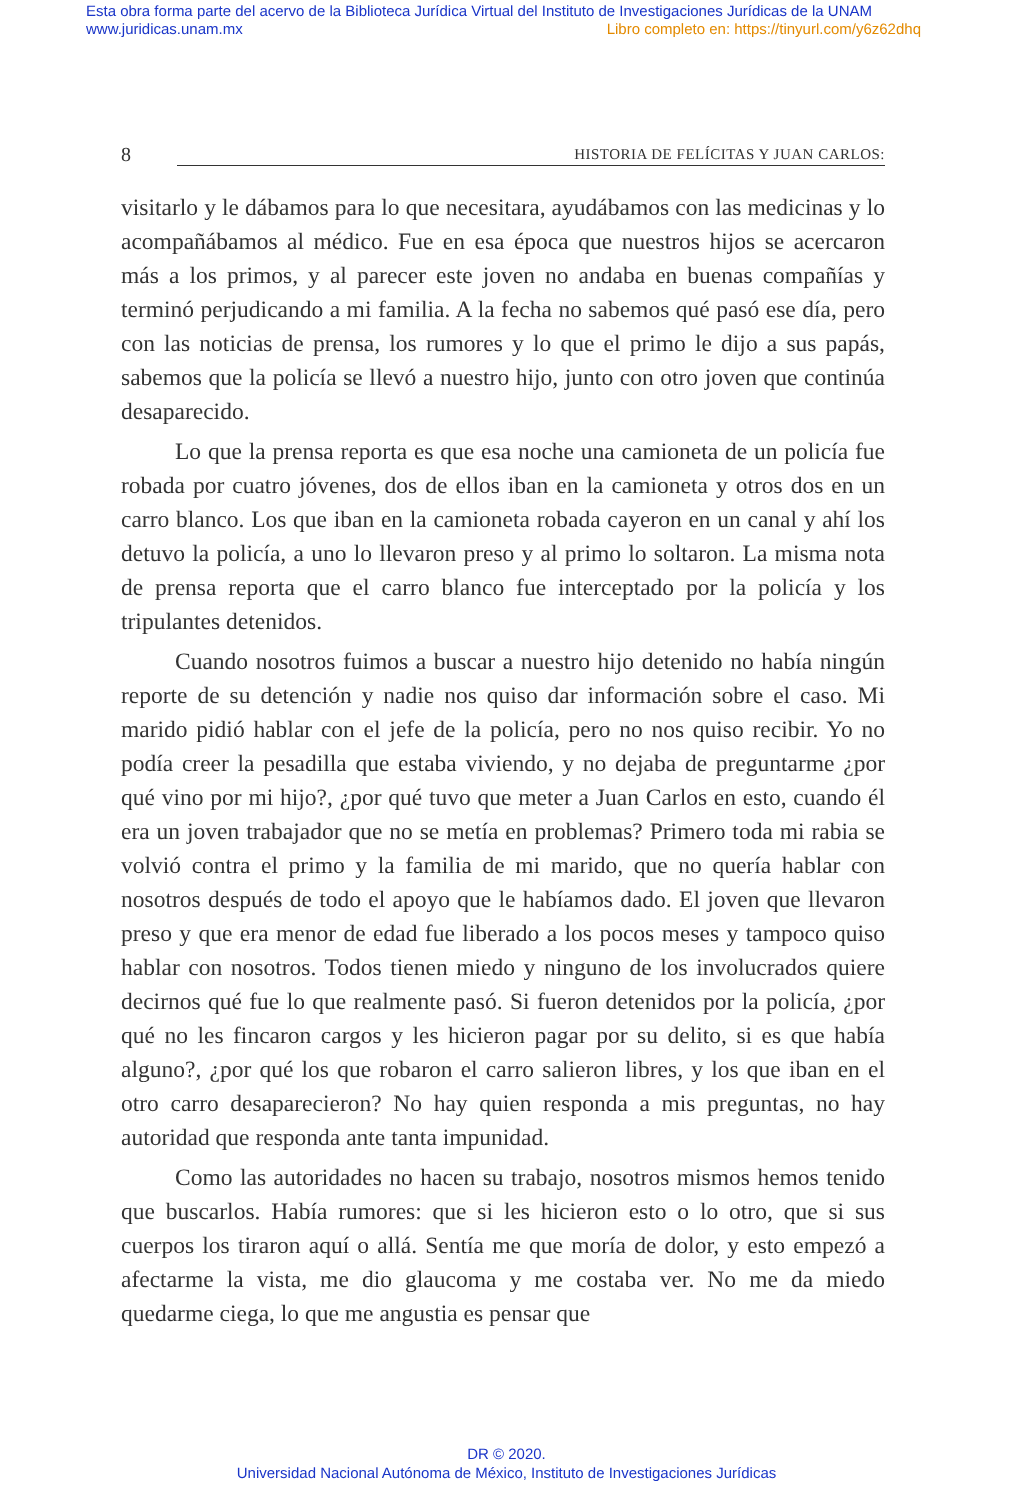Esta obra forma parte del acervo de la Biblioteca Jurídica Virtual del Instituto de Investigaciones Jurídicas de la UNAM
www.juridicas.unam.mx Libro completo en: https://tinyurl.com/y6z62dhq
8 HISTORIA DE FELÍCITAS Y JUAN CARLOS:
visitarlo y le dábamos para lo que necesitara, ayudábamos con las medicinas y lo acompañábamos al médico. Fue en esa época que nuestros hijos se acercaron más a los primos, y al parecer este joven no andaba en buenas compañías y terminó perjudicando a mi familia. A la fecha no sabemos qué pasó ese día, pero con las noticias de prensa, los rumores y lo que el primo le dijo a sus papás, sabemos que la policía se llevó a nuestro hijo, junto con otro joven que continúa desaparecido.
Lo que la prensa reporta es que esa noche una camioneta de un policía fue robada por cuatro jóvenes, dos de ellos iban en la camioneta y otros dos en un carro blanco. Los que iban en la camioneta robada cayeron en un canal y ahí los detuvo la policía, a uno lo llevaron preso y al primo lo soltaron. La misma nota de prensa reporta que el carro blanco fue interceptado por la policía y los tripulantes detenidos.
Cuando nosotros fuimos a buscar a nuestro hijo detenido no había ningún reporte de su detención y nadie nos quiso dar información sobre el caso. Mi marido pidió hablar con el jefe de la policía, pero no nos quiso recibir. Yo no podía creer la pesadilla que estaba viviendo, y no dejaba de preguntarme ¿por qué vino por mi hijo?, ¿por qué tuvo que meter a Juan Carlos en esto, cuando él era un joven trabajador que no se metía en problemas? Primero toda mi rabia se volvió contra el primo y la familia de mi marido, que no quería hablar con nosotros después de todo el apoyo que le habíamos dado. El joven que llevaron preso y que era menor de edad fue liberado a los pocos meses y tampoco quiso hablar con nosotros. Todos tienen miedo y ninguno de los involucrados quiere decirnos qué fue lo que realmente pasó. Si fueron detenidos por la policía, ¿por qué no les fincaron cargos y les hicieron pagar por su delito, si es que había alguno?, ¿por qué los que robaron el carro salieron libres, y los que iban en el otro carro desaparecieron? No hay quien responda a mis preguntas, no hay autoridad que responda ante tanta impunidad.
Como las autoridades no hacen su trabajo, nosotros mismos hemos tenido que buscarlos. Había rumores: que si les hicieron esto o lo otro, que si sus cuerpos los tiraron aquí o allá. Sentía me que moría de dolor, y esto empezó a afectarme la vista, me dio glaucoma y me costaba ver. No me da miedo quedarme ciega, lo que me angustia es pensar que
DR © 2020.
Universidad Nacional Autónoma de México, Instituto de Investigaciones Jurídicas